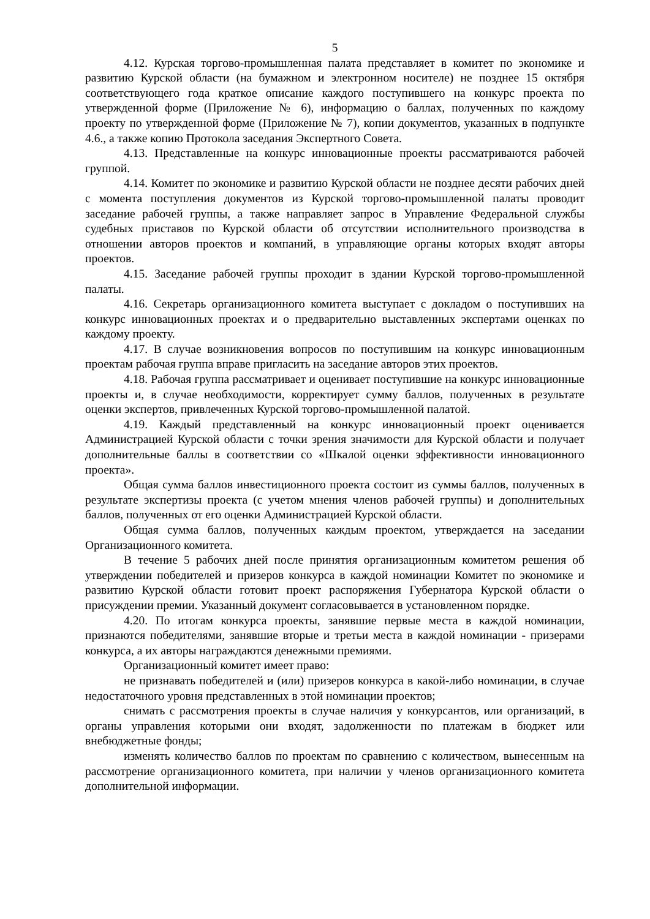5
4.12. Курская торгово-промышленная палата представляет в комитет по экономике и развитию Курской области (на бумажном и электронном носителе) не позднее 15 октября соответствующего года краткое описание каждого поступившего на конкурс проекта по утвержденной форме (Приложение № 6), информацию о баллах, полученных по каждому проекту по утвержденной форме (Приложение № 7), копии документов, указанных в подпункте 4.6., а также копию Протокола заседания Экспертного Совета.
4.13. Представленные на конкурс инновационные проекты рассматриваются рабочей группой.
4.14. Комитет по экономике и развитию Курской области не позднее десяти рабочих дней с момента поступления документов из Курской торгово-промышленной палаты проводит заседание рабочей группы, а также направляет запрос в Управление Федеральной службы судебных приставов по Курской области об отсутствии исполнительного производства в отношении авторов проектов и компаний, в управляющие органы которых входят авторы проектов.
4.15. Заседание рабочей группы проходит в здании Курской торгово-промышленной палаты.
4.16. Секретарь организационного комитета выступает с докладом о поступивших на конкурс инновационных проектах и о предварительно выставленных экспертами оценках по каждому проекту.
4.17. В случае возникновения вопросов по поступившим на конкурс инновационным проектам рабочая группа вправе пригласить на заседание авторов этих проектов.
4.18. Рабочая группа рассматривает и оценивает поступившие на конкурс инновационные проекты и, в случае необходимости, корректирует сумму баллов, полученных в результате оценки экспертов, привлеченных Курской торгово-промышленной палатой.
4.19. Каждый представленный на конкурс инновационный проект оценивается Администрацией Курской области с точки зрения значимости для Курской области и получает дополнительные баллы в соответствии со «Шкалой оценки эффективности инновационного проекта».
Общая сумма баллов инвестиционного проекта состоит из суммы баллов, полученных в результате экспертизы проекта (с учетом мнения членов рабочей группы) и дополнительных баллов, полученных от его оценки Администрацией Курской области.
Общая сумма баллов, полученных каждым проектом, утверждается на заседании Организационного комитета.
В течение 5 рабочих дней после принятия организационным комитетом решения об утверждении победителей и призеров конкурса в каждой номинации Комитет по экономике и развитию Курской области готовит проект распоряжения Губернатора Курской области о присуждении премии. Указанный документ согласовывается в установленном порядке.
4.20. По итогам конкурса проекты, занявшие первые места в каждой номинации, признаются победителями, занявшие вторые и третьи места в каждой номинации - призерами конкурса, а их авторы награждаются денежными премиями.
Организационный комитет имеет право:
не признавать победителей и (или) призеров конкурса в какой-либо номинации, в случае недостаточного уровня представленных в этой номинации проектов;
снимать с рассмотрения проекты в случае наличия у конкурсантов, или организаций, в органы управления которыми они входят, задолженности по платежам в бюджет или внебюджетные фонды;
изменять количество баллов по проектам по сравнению с количеством, вынесенным на рассмотрение организационного комитета, при наличии у членов организационного комитета дополнительной информации.